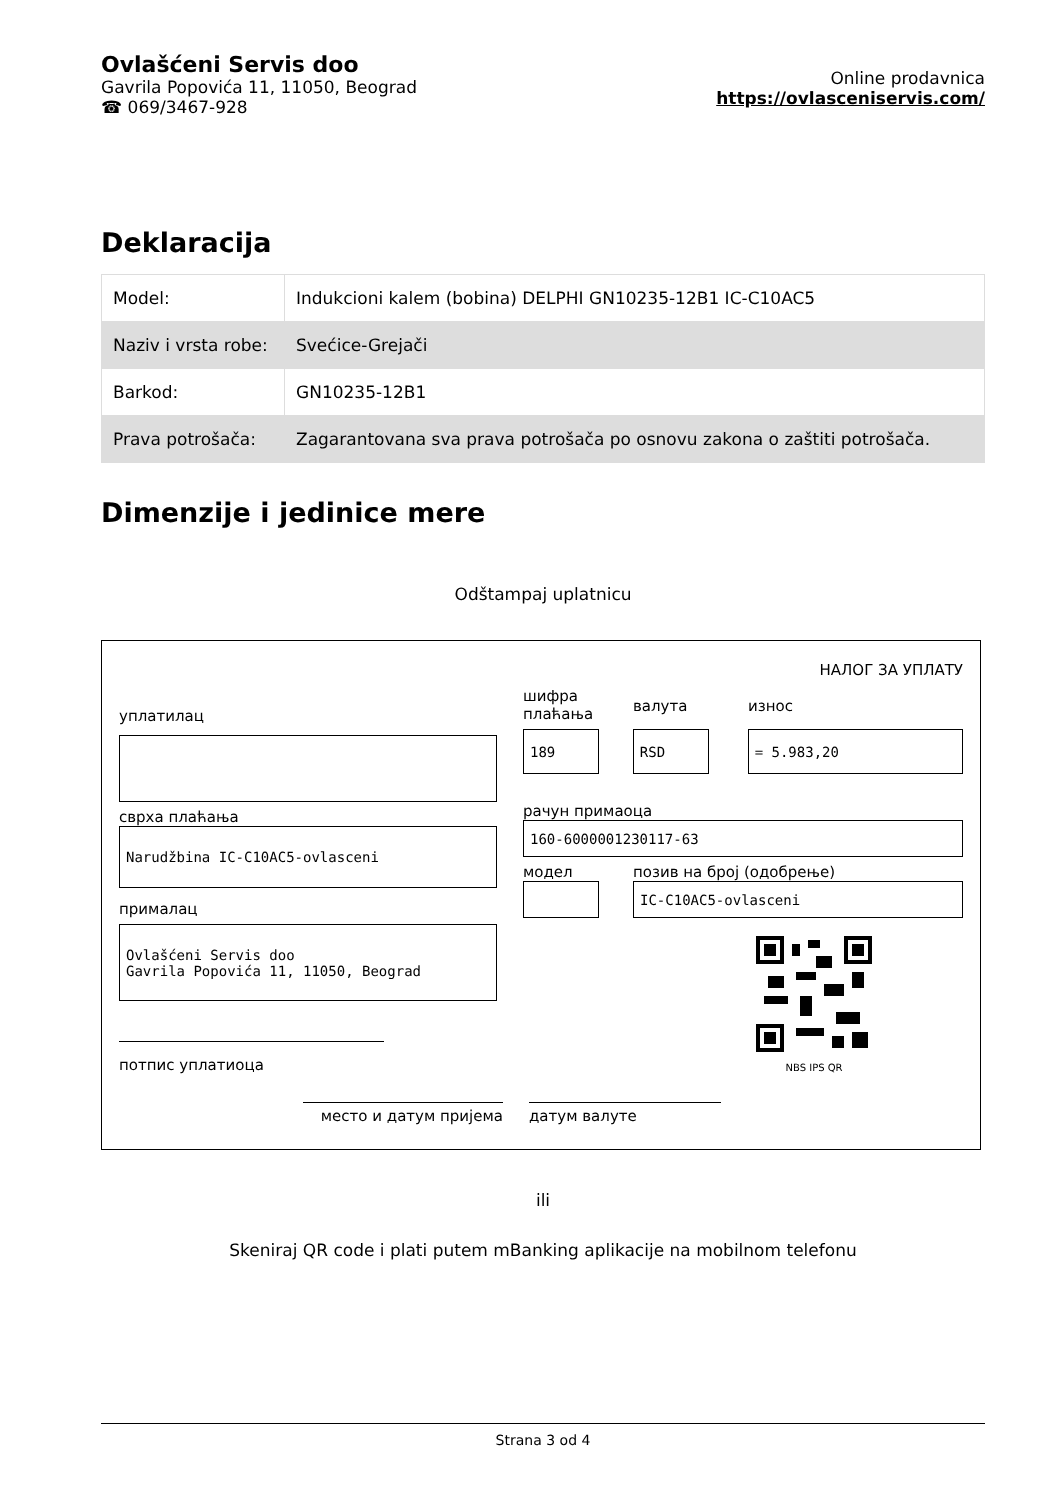Ovlašćeni Servis doo
Gavrila Popovića 11, 11050, Beograd
☎ 069/3467-928
Online prodavnica
https://ovlasceniservis.com/
Deklaracija
| Model: | Indukcioni kalem (bobina) DELPHI GN10235-12B1 IC-C10AC5 |
| Naziv i vrsta robe: | Svećice-Grejači |
| Barkod: | GN10235-12B1 |
| Prava potrošača: | Zagarantovana sva prava potrošača po osnovu zakona o zaštiti potrošača. |
Dimenzije i jedinice mere
Odštampaj uplatnicu
НАЛОГ ЗА УПЛАТУ
уплатилац
сврха плаћања
Narudžbina IC-C10AC5-ovlasceni
прималац
Ovlašćeni Servis doo
Gavrila Popovića 11, 11050, Beograd
потпис уплатиоца
шифра плаћања
валута износ
189 RSD = 5.983,20
рачун примаоца
160-6000001230117-63
модел позив на број (одобрење)
IC-C10AC5-ovlasceni
NBS IPS QR
место и датум пријема датум валуте
ili
Skeniraj QR code i plati putem mBanking aplikacije na mobilnom telefonu
Strana 3 od 4